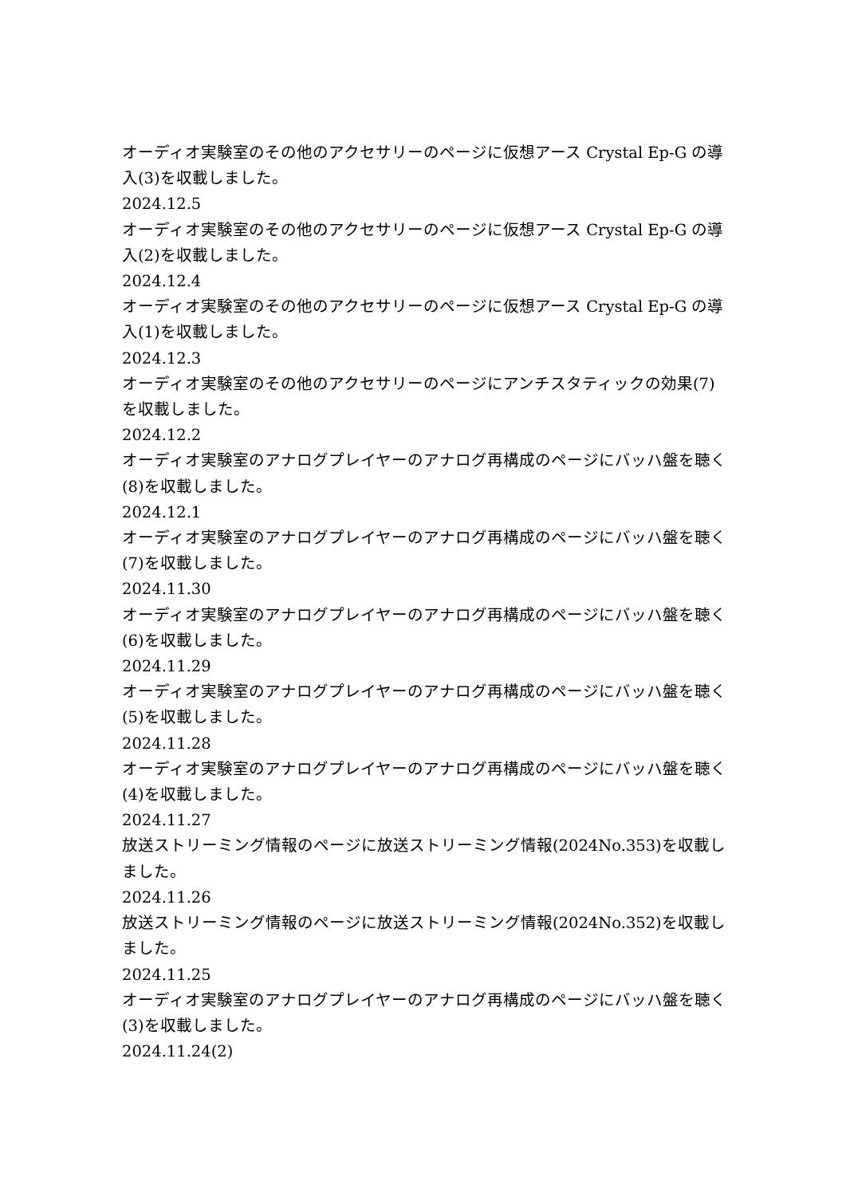オーディオ実験室のその他のアクセサリーのページに仮想アース Crystal Ep-G の導入(3)を収載しました。
2024.12.5
オーディオ実験室のその他のアクセサリーのページに仮想アース Crystal Ep-G の導入(2)を収載しました。
2024.12.4
オーディオ実験室のその他のアクセサリーのページに仮想アース Crystal Ep-G の導入(1)を収載しました。
2024.12.3
オーディオ実験室のその他のアクセサリーのページにアンチスタティックの効果(7)を収載しました。
2024.12.2
オーディオ実験室のアナログプレイヤーのアナログ再構成のページにバッハ盤を聴く(8)を収載しました。
2024.12.1
オーディオ実験室のアナログプレイヤーのアナログ再構成のページにバッハ盤を聴く(7)を収載しました。
2024.11.30
オーディオ実験室のアナログプレイヤーのアナログ再構成のページにバッハ盤を聴く(6)を収載しました。
2024.11.29
オーディオ実験室のアナログプレイヤーのアナログ再構成のページにバッハ盤を聴く(5)を収載しました。
2024.11.28
オーディオ実験室のアナログプレイヤーのアナログ再構成のページにバッハ盤を聴く(4)を収載しました。
2024.11.27
放送ストリーミング情報のページに放送ストリーミング情報(2024No.353)を収載しました。
2024.11.26
放送ストリーミング情報のページに放送ストリーミング情報(2024No.352)を収載しました。
2024.11.25
オーディオ実験室のアナログプレイヤーのアナログ再構成のページにバッハ盤を聴く(3)を収載しました。
2024.11.24(2)